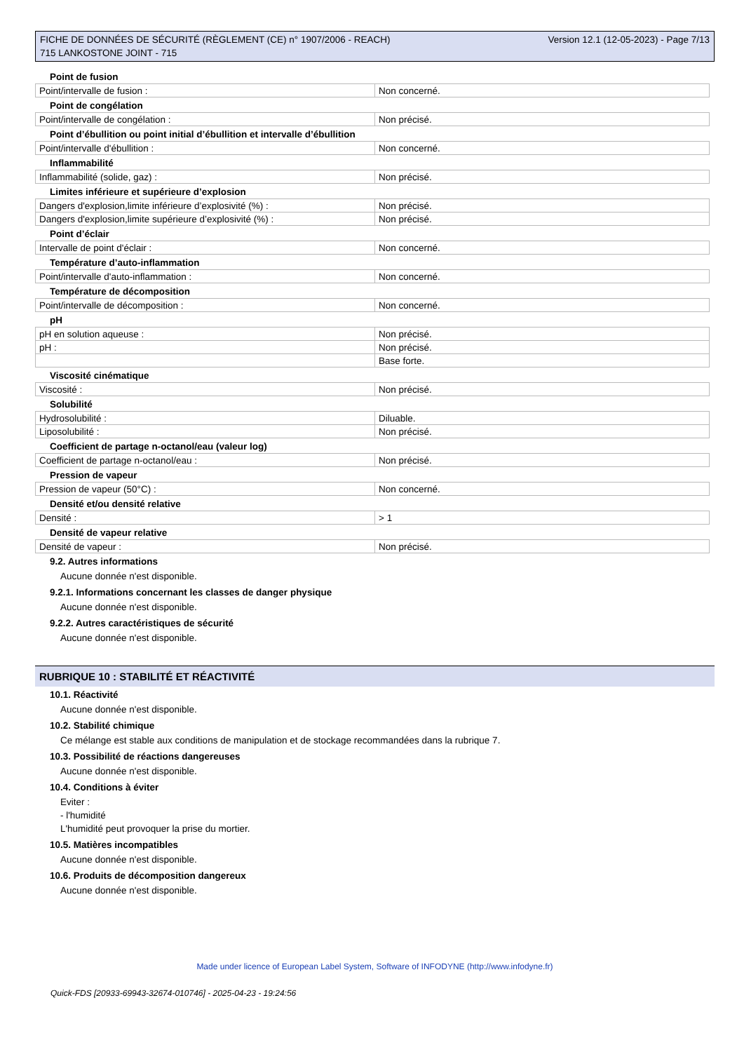FICHE DE DONNÉES DE SÉCURITÉ (RÈGLEMENT (CE) n° 1907/2006 - REACH)
715 LANKOSTONE JOINT - 715
Version 12.1 (12-05-2023) - Page 7/13
Point de fusion
| Point/intervalle de fusion : | Non concerné. |
Point de congélation
| Point/intervalle de congélation : | Non précisé. |
Point d’ébullition ou point initial d’ébullition et intervalle d’ébullition
| Point/intervalle d'ébullition : | Non concerné. |
Inflammabilité
| Inflammabilité (solide, gaz) : | Non précisé. |
Limites inférieure et supérieure d’explosion
| Dangers d'explosion,limite inférieure d’explosivité (%) : | Non précisé. |
| Dangers d'explosion,limite supérieure d’explosivité (%) : | Non précisé. |
Point d’éclair
| Intervalle de point d'éclair : | Non concerné. |
Température d’auto-inflammation
| Point/intervalle d'auto-inflammation : | Non concerné. |
Température de décomposition
| Point/intervalle de décomposition : | Non concerné. |
pH
| pH en solution aqueuse : | Non précisé. |
| pH : | Non précisé. |
| | Base forte. |
Viscosité cinématique
| Viscosité : | Non précisé. |
Solubilité
| Hydrosolubilité : | Diluable. |
| Liposolubilité : | Non précisé. |
Coefficient de partage n-octanol/eau (valeur log)
| Coefficient de partage n-octanol/eau : | Non précisé. |
Pression de vapeur
| Pression de vapeur (50°C) : | Non concerné. |
Densité et/ou densité relative
| Densité : | > 1 |
Densité de vapeur relative
| Densité de vapeur : | Non précisé. |
9.2. Autres informations
Aucune donnée n'est disponible.
9.2.1. Informations concernant les classes de danger physique
Aucune donnée n'est disponible.
9.2.2. Autres caractéristiques de sécurité
Aucune donnée n'est disponible.
RUBRIQUE 10 : STABILITÉ ET RÉACTIVITÉ
10.1. Réactivité
Aucune donnée n'est disponible.
10.2. Stabilité chimique
Ce mélange est stable aux conditions de manipulation et de stockage recommandées dans la rubrique 7.
10.3. Possibilité de réactions dangereuses
Aucune donnée n'est disponible.
10.4. Conditions à éviter
Eviter :
- l'humidité
L'humidité peut provoquer la prise du mortier.
10.5. Matières incompatibles
Aucune donnée n'est disponible.
10.6. Produits de décomposition dangereux
Aucune donnée n'est disponible.
Made under licence of European Label System, Software of INFODYNE (http://www.infodyne.fr)
Quick-FDS [20933-69943-32674-010746] - 2025-04-23 - 19:24:56